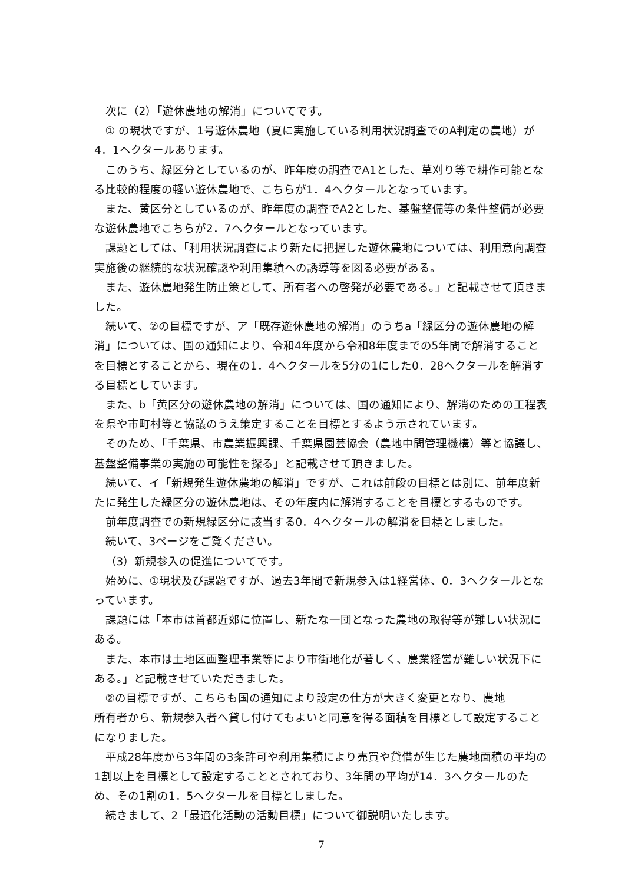次に（2）「遊休農地の解消」についてです。
① の現状ですが、1号遊休農地（夏に実施している利用状況調査でのA判定の農地）が4．1ヘクタールあります。
このうち、緑区分としているのが、昨年度の調査でA1とした、草刈り等で耕作可能となる比較的程度の軽い遊休農地で、こちらが1．4ヘクタールとなっています。
また、黄区分としているのが、昨年度の調査でA2とした、基盤整備等の条件整備が必要な遊休農地でこちらが2．7ヘクタールとなっています。
課題としては、「利用状況調査により新たに把握した遊休農地については、利用意向調査実施後の継続的な状況確認や利用集積への誘導等を図る必要がある。
また、遊休農地発生防止策として、所有者への啓発が必要である。」と記載させて頂きました。
続いて、②の目標ですが、ア「既存遊休農地の解消」のうちa「緑区分の遊休農地の解消」については、国の通知により、令和4年度から令和8年度までの5年間で解消することを目標とすることから、現在の1．4ヘクタールを5分の1にした0．28ヘクタールを解消する目標としています。
また、b「黄区分の遊休農地の解消」については、国の通知により、解消のための工程表を県や市町村等と協議のうえ策定することを目標とするよう示されています。
そのため、「千葉県、市農業振興課、千葉県園芸協会（農地中間管理機構）等と協議し、基盤整備事業の実施の可能性を探る」と記載させて頂きました。
続いて、イ「新規発生遊休農地の解消」ですが、これは前段の目標とは別に、前年度新たに発生した緑区分の遊休農地は、その年度内に解消することを目標とするものです。
前年度調査での新規緑区分に該当する0．4ヘクタールの解消を目標としました。
続いて、3ページをご覧ください。
（3）新規参入の促進についてです。
始めに、①現状及び課題ですが、過去3年間で新規参入は1経営体、0．3ヘクタールとなっています。
課題には「本市は首都近郊に位置し、新たな一団となった農地の取得等が難しい状況にある。
また、本市は土地区画整理事業等により市街地化が著しく、農業経営が難しい状況下にある。」と記載させていただきました。
②の目標ですが、こちらも国の通知により設定の仕方が大きく変更となり、農地
所有者から、新規参入者へ貸し付けてもよいと同意を得る面積を目標として設定することになりました。
平成28年度から3年間の3条許可や利用集積により売買や貸借が生じた農地面積の平均の1割以上を目標として設定することとされており、3年間の平均が14．3ヘクタールのため、その1割の1．5ヘクタールを目標としました。
続きまして、2「最適化活動の活動目標」について御説明いたします。
7